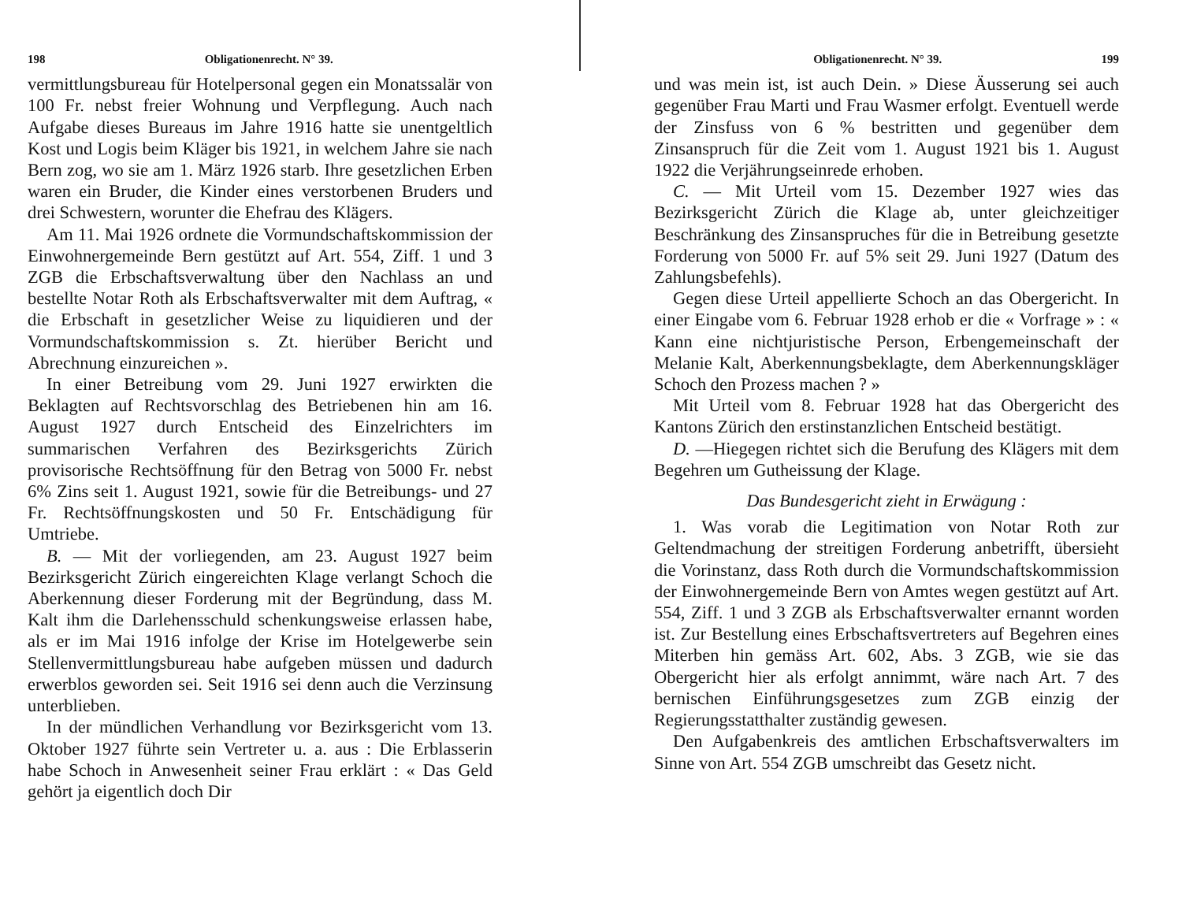198 Obligationenrecht. N° 39.
vermittlungsbureau für Hotelpersonal gegen ein Monatssalär von 100 Fr. nebst freier Wohnung und Verpflegung. Auch nach Aufgabe dieses Bureaus im Jahre 1916 hatte sie unentgeltlich Kost und Logis beim Kläger bis 1921, in welchem Jahre sie nach Bern zog, wo sie am 1. März 1926 starb. Ihre gesetzlichen Erben waren ein Bruder, die Kinder eines verstorbenen Bruders und drei Schwestern, worunter die Ehefrau des Klägers.
Am 11. Mai 1926 ordnete die Vormundschaftskommission der Einwohnergemeinde Bern gestützt auf Art. 554, Ziff. 1 und 3 ZGB die Erbschaftsverwaltung über den Nachlass an und bestellte Notar Roth als Erbschaftsverwalter mit dem Auftrag, « die Erbschaft in gesetzlicher Weise zu liquidieren und der Vormundschaftskommission s. Zt. hierüber Bericht und Abrechnung einzureichen ».
In einer Betreibung vom 29. Juni 1927 erwirkten die Beklagten auf Rechtsvorschlag des Betriebenen hin am 16. August 1927 durch Entscheid des Einzelrichters im summarischen Verfahren des Bezirksgerichts Zürich provisorische Rechtsöffnung für den Betrag von 5000 Fr. nebst 6% Zins seit 1. August 1921, sowie für die Betreibungs- und 27 Fr. Rechtsöffnungskosten und 50 Fr. Entschädigung für Umtriebe.
B. — Mit der vorliegenden, am 23. August 1927 beim Bezirksgericht Zürich eingereichten Klage verlangt Schoch die Aberkennung dieser Forderung mit der Begründung, dass M. Kalt ihm die Darlehensschuld schenkungsweise erlassen habe, als er im Mai 1916 infolge der Krise im Hotelgewerbe sein Stellenvermittlungsbureau habe aufgeben müssen und dadurch erwerblos geworden sei. Seit 1916 sei denn auch die Verzinsung unterblieben.
In der mündlichen Verhandlung vor Bezirksgericht vom 13. Oktober 1927 führte sein Vertreter u. a. aus : Die Erblasserin habe Schoch in Anwesenheit seiner Frau erklärt : « Das Geld gehört ja eigentlich doch Dir
Obligationenrecht. N° 39. 199
und was mein ist, ist auch Dein. » Diese Äusserung sei auch gegenüber Frau Marti und Frau Wasmer erfolgt. Eventuell werde der Zinsfuss von 6 % bestritten und gegenüber dem Zinsanspruch für die Zeit vom 1. August 1921 bis 1. August 1922 die Verjährungseinrede erhoben.
C. — Mit Urteil vom 15. Dezember 1927 wies das Bezirksgericht Zürich die Klage ab, unter gleichzeitiger Beschränkung des Zinsanspruches für die in Betreibung gesetzte Forderung von 5000 Fr. auf 5% seit 29. Juni 1927 (Datum des Zahlungsbefehls).
Gegen diese Urteil appellierte Schoch an das Obergericht. In einer Eingabe vom 6. Februar 1928 erhob er die « Vorfrage » : « Kann eine nichtjuristische Person, Erbengemeinschaft der Melanie Kalt, Aberkennungsbeklagte, dem Aberkennungskläger Schoch den Prozess machen ? »
Mit Urteil vom 8. Februar 1928 hat das Obergericht des Kantons Zürich den erstinstanzlichen Entscheid bestätigt.
D. —Hiegegen richtet sich die Berufung des Klägers mit dem Begehren um Gutheissung der Klage.
Das Bundesgericht zieht in Erwägung :
1. Was vorab die Legitimation von Notar Roth zur Geltendmachung der streitigen Forderung anbetrifft, übersieht die Vorinstanz, dass Roth durch die Vormundschaftskommission der Einwohnergemeinde Bern von Amtes wegen gestützt auf Art. 554, Ziff. 1 und 3 ZGB als Erbschaftsverwalter ernannt worden ist. Zur Bestellung eines Erbschaftsvertreters auf Begehren eines Miterben hin gemäss Art. 602, Abs. 3 ZGB, wie sie das Obergericht hier als erfolgt annimmt, wäre nach Art. 7 des bernischen Einführungsgesetzes zum ZGB einzig der Regierungsstatthalter zuständig gewesen.
Den Aufgabenkreis des amtlichen Erbschaftsverwalters im Sinne von Art. 554 ZGB umschreibt das Gesetz nicht.